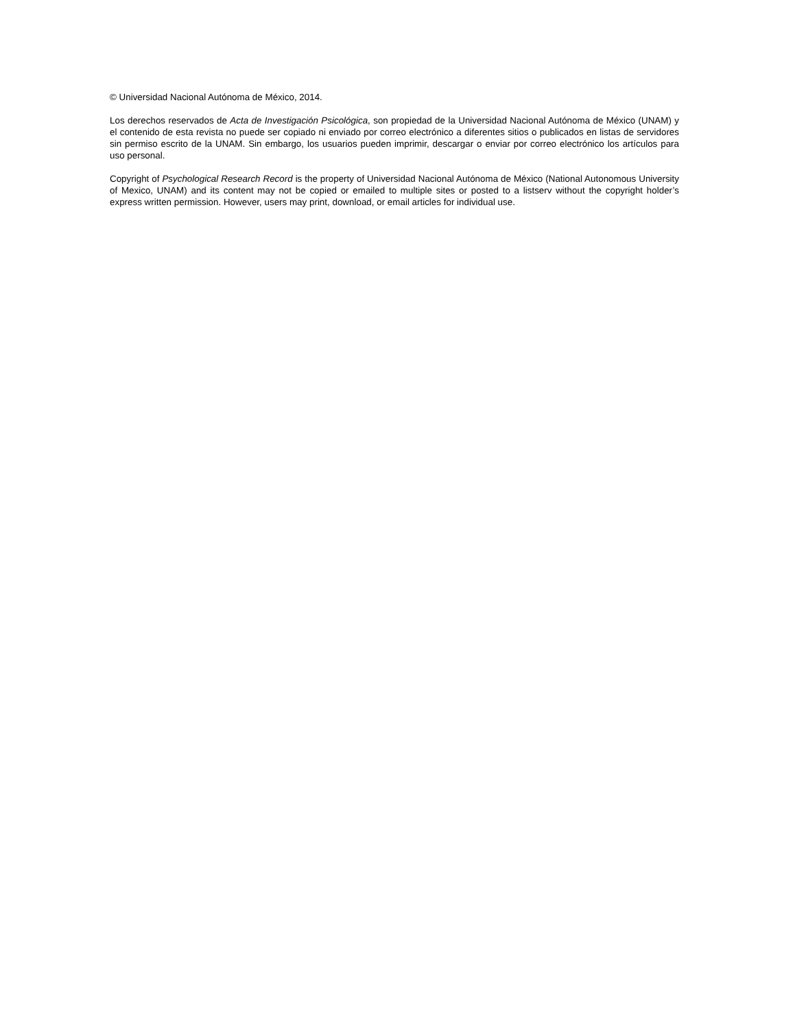© Universidad Nacional Autónoma de México, 2014.
Los derechos reservados de Acta de Investigación Psicológica, son propiedad de la Universidad Nacional Autónoma de México (UNAM) y el contenido de esta revista no puede ser copiado ni enviado por correo electrónico a diferentes sitios o publicados en listas de servidores sin permiso escrito de la UNAM. Sin embargo, los usuarios pueden imprimir, descargar o enviar por correo electrónico los artículos para uso personal.
Copyright of Psychological Research Record is the property of Universidad Nacional Autónoma de México (National Autonomous University of Mexico, UNAM) and its content may not be copied or emailed to multiple sites or posted to a listserv without the copyright holder’s express written permission. However, users may print, download, or email articles for individual use.